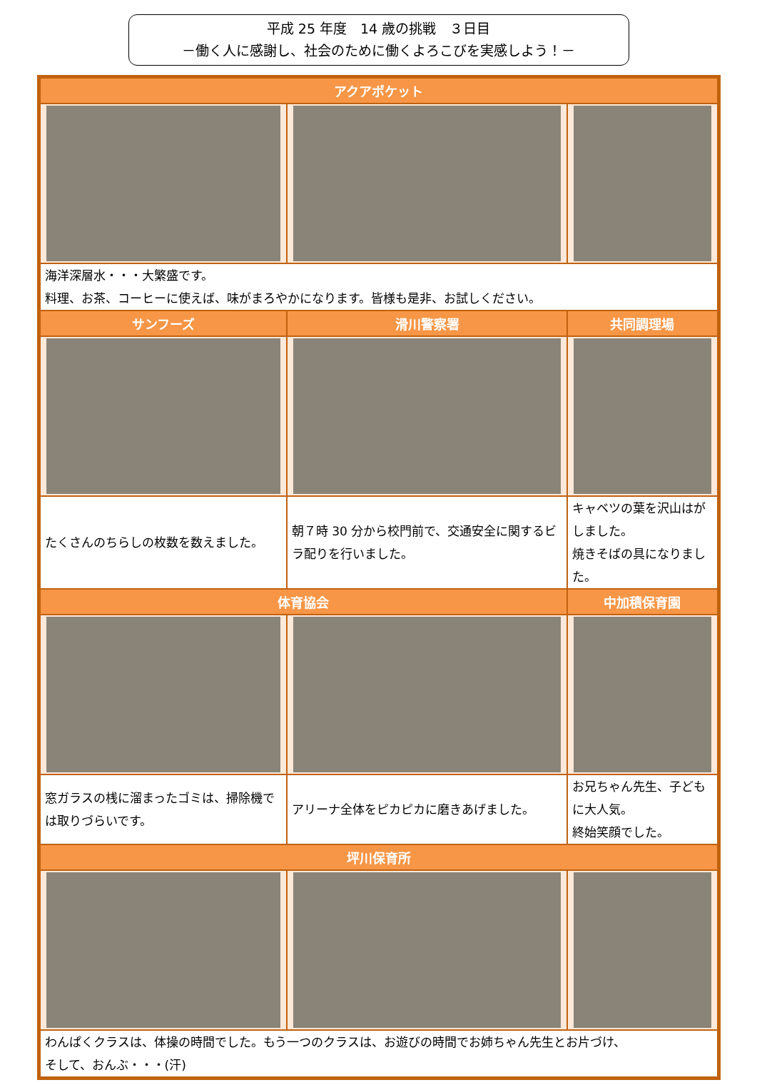平成 25 年度　14 歳の挑戦　３日目
－働く人に感謝し、社会のために働くよろこびを実感しよう！－
| アクアポケット | | |
| --- | --- | --- |
| 海洋深層水・・・大繁盛です。 料理、お茶、コーヒーに使えば、味がまろやかになります。皆様も是非、お試しください。 | | |
| サンフーズ | 滑川警察署 | 共同調理場 |
| たくさんのちらしの枚数を数えました。 | 朝７時 30 分から校門前で、交通安全に関するビラ配りを行いました。 | キャベツの葉を沢山はがしました。 焼きそばの具になりました。 |
| 体育協会 | | 中加積保育園 |
| 窓ガラスの桟に溜まったゴミは、掃除機では取りづらいです。 | アリーナ全体をピカピカに磨きあげました。 | お兄ちゃん先生、子どもに大人気。 終始笑顔でした。 |
| 坪川保育所 | | |
| わんぱくクラスは、体操の時間でした。もう一つのクラスは、お遊びの時間でお姉ちゃん先生とお片づけ、 そして、おんぶ・・・(汗) | | |